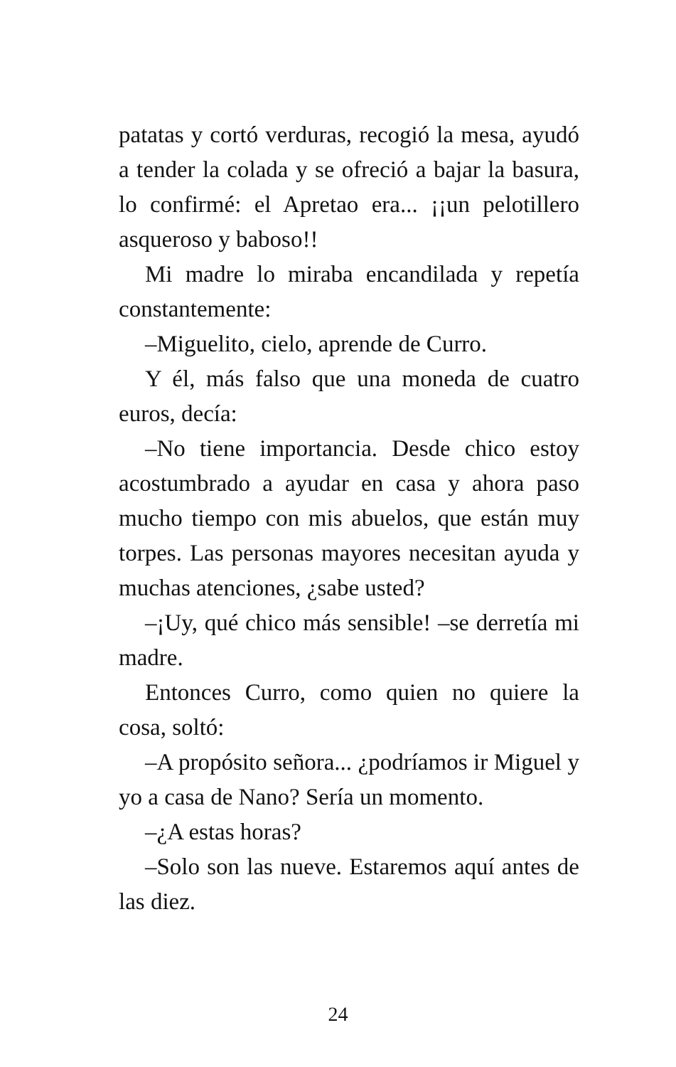patatas y cortó verduras, recogió la mesa, ayudó a tender la colada y se ofreció a bajar la basura, lo confirmé: el Apretao era... ¡¡un pelotillero asqueroso y baboso!!
Mi madre lo miraba encandilada y repetía constantemente:
–Miguelito, cielo, aprende de Curro.
Y él, más falso que una moneda de cuatro euros, decía:
–No tiene importancia. Desde chico estoy acostumbrado a ayudar en casa y ahora paso mucho tiempo con mis abuelos, que están muy torpes. Las personas mayores necesitan ayuda y muchas atenciones, ¿sabe usted?
–¡Uy, qué chico más sensible! –se derretía mi madre.
Entonces Curro, como quien no quiere la cosa, soltó:
–A propósito señora... ¿podríamos ir Miguel y yo a casa de Nano? Sería un momento.
–¿A estas horas?
–Solo son las nueve. Estaremos aquí antes de las diez.
24